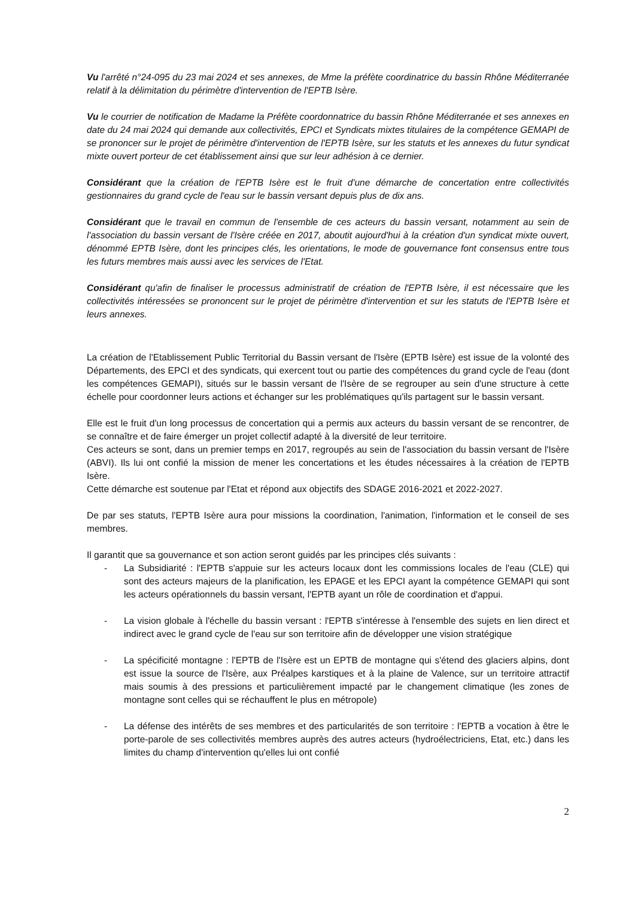Vu l'arrêté n°24-095 du 23 mai 2024 et ses annexes, de Mme la préfète coordinatrice du bassin Rhône Méditerranée relatif à la délimitation du périmètre d'intervention de l'EPTB Isère.
Vu le courrier de notification de Madame la Préfète coordonnatrice du bassin Rhône Méditerranée et ses annexes en date du 24 mai 2024 qui demande aux collectivités, EPCI et Syndicats mixtes titulaires de la compétence GEMAPI de se prononcer sur le projet de périmètre d'intervention de l'EPTB Isère, sur les statuts et les annexes du futur syndicat mixte ouvert porteur de cet établissement ainsi que sur leur adhésion à ce dernier.
Considérant que la création de l'EPTB Isère est le fruit d'une démarche de concertation entre collectivités gestionnaires du grand cycle de l'eau sur le bassin versant depuis plus de dix ans.
Considérant que le travail en commun de l'ensemble de ces acteurs du bassin versant, notamment au sein de l'association du bassin versant de l'Isère créée en 2017, aboutit aujourd'hui à la création d'un syndicat mixte ouvert, dénommé EPTB Isère, dont les principes clés, les orientations, le mode de gouvernance font consensus entre tous les futurs membres mais aussi avec les services de l'Etat.
Considérant qu'afin de finaliser le processus administratif de création de l'EPTB Isère, il est nécessaire que les collectivités intéressées se prononcent sur le projet de périmètre d'intervention et sur les statuts de l'EPTB Isère et leurs annexes.
La création de l'Etablissement Public Territorial du Bassin versant de l'Isère (EPTB Isère) est issue de la volonté des Départements, des EPCI et des syndicats, qui exercent tout ou partie des compétences du grand cycle de l'eau (dont les compétences GEMAPI), situés sur le bassin versant de l'Isère de se regrouper au sein d'une structure à cette échelle pour coordonner leurs actions et échanger sur les problématiques qu'ils partagent sur le bassin versant.
Elle est le fruit d'un long processus de concertation qui a permis aux acteurs du bassin versant de se rencontrer, de se connaître et de faire émerger un projet collectif adapté à la diversité de leur territoire.
Ces acteurs se sont, dans un premier temps en 2017, regroupés au sein de l'association du bassin versant de l'Isère (ABVI). Ils lui ont confié la mission de mener les concertations et les études nécessaires à la création de l'EPTB Isère.
Cette démarche est soutenue par l'Etat et répond aux objectifs des SDAGE 2016-2021 et 2022-2027.
De par ses statuts, l'EPTB Isère aura pour missions la coordination, l'animation, l'information et le conseil de ses membres.
Il garantit que sa gouvernance et son action seront guidés par les principes clés suivants :
- La Subsidiarité : l'EPTB s'appuie sur les acteurs locaux dont les commissions locales de l'eau (CLE) qui sont des acteurs majeurs de la planification, les EPAGE et les EPCI ayant la compétence GEMAPI qui sont les acteurs opérationnels du bassin versant, l'EPTB ayant un rôle de coordination et d'appui.
- La vision globale à l'échelle du bassin versant : l'EPTB s'intéresse à l'ensemble des sujets en lien direct et indirect avec le grand cycle de l'eau sur son territoire afin de développer une vision stratégique
- La spécificité montagne : l'EPTB de l'Isère est un EPTB de montagne qui s'étend des glaciers alpins, dont est issue la source de l'Isère, aux Préalpes karstiques et à la plaine de Valence, sur un territoire attractif mais soumis à des pressions et particulièrement impacté par le changement climatique (les zones de montagne sont celles qui se réchauffent le plus en métropole)
- La défense des intérêts de ses membres et des particularités de son territoire : l'EPTB a vocation à être le porte-parole de ses collectivités membres auprès des autres acteurs (hydroélectriciens, Etat, etc.) dans les limites du champ d'intervention qu'elles lui ont confié
2